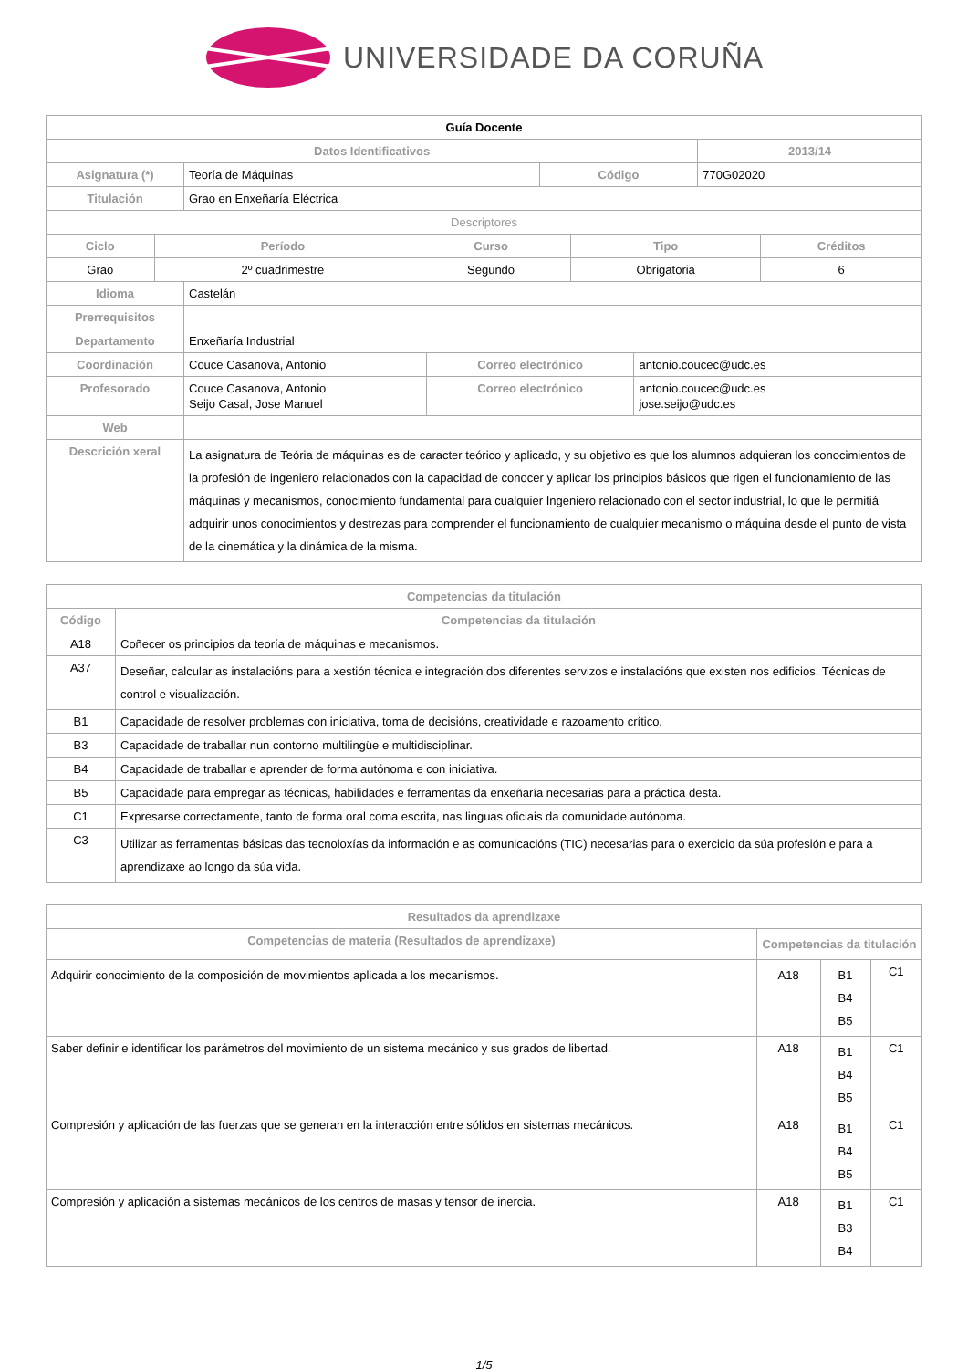UNIVERSIDADE DA CORUÑA
| Guía Docente | | | |
| Datos Identificativos | | | 2013/14 |
| Asignatura (*) | Teoría de Máquinas | Código | 770G02020 |
| Titulación | Grao en Enxeñaría Eléctrica | | |
| Descriptores | | | | |
| Ciclo | Período | Curso | Tipo | Créditos |
| Grao | 2º cuadrimestre | Segundo | Obrigatoria | 6 |
| Idioma | Castelán | | |
| Prerrequisitos | | | |
| Departamento | Enxeñaría Industrial | | |
| Coordinación | Couce Casanova, Antonio | Correo electrónico | antonio.coucec@udc.es |
| Profesorado | Couce Casanova, Antonio Seijo Casal, Jose Manuel | Correo electrónico | antonio.coucec@udc.es jose.seijo@udc.es |
| Web | | | |
| Descrición xeral | La asignatura de Teória de máquinas es de caracter teórico y aplicado, y su objetivo es que los alumnos adquieran los conocimientos de la profesión de ingeniero relacionados con la capacidad de conocer y aplicar los principios básicos que rigen el funcionamiento de las máquinas y mecanismos, conocimiento fundamental para cualquier Ingeniero relacionado con el sector industrial, lo que le permitiá adquirir unos conocimientos y destrezas para comprender el funcionamiento de cualquier mecanismo o máquina desde el punto de vista de la cinemática y la dinámica de la misma. | | |
| Competencias da titulación | |
| --- | --- |
| Código | Competencias da titulación |
| A18 | Coñecer os principios da teoría de máquinas e mecanismos. |
| A37 | Deseñar, calcular as instalacións para a xestión técnica e integración dos diferentes servizos e instalacións que existen nos edificios. Técnicas de control e visualización. |
| B1 | Capacidade de resolver problemas con iniciativa, toma de decisións, creatividade e razoamento crítico. |
| B3 | Capacidade de traballar nun contorno multilingüe e multidisciplinar. |
| B4 | Capacidade de traballar e aprender de forma autónoma e con iniciativa. |
| B5 | Capacidade para empregar as técnicas, habilidades e ferramentas da enxeñaría necesarias para a práctica desta. |
| C1 | Expresarse correctamente, tanto de forma oral coma escrita, nas linguas oficiais da comunidade autónoma. |
| C3 | Utilizar as ferramentas básicas das tecnoloxías da información e as comunicacións (TIC) necesarias para o exercicio da súa profesión e para a aprendizaxe ao longo da súa vida. |
| Resultados da aprendizaxe | | | |
| --- | --- | --- | --- |
| Competencias de materia (Resultados de aprendizaxe) | Competencias da titulación | | |
| Adquirir conocimiento de la composición de movimientos aplicada a los mecanismos. | A18 | B1 B4 B5 | C1 |
| Saber definir e identificar los parámetros del movimiento de un sistema mecánico y sus grados de libertad. | A18 | B1 B4 B5 | C1 |
| Compresión y aplicación de las fuerzas que se generan en la interacción entre sólidos en sistemas mecánicos. | A18 | B1 B4 B5 | C1 |
| Compresión y aplicación a sistemas mecánicos de los centros de masas y tensor de inercia. | A18 | B1 B3 B4 | C1 |
1/5